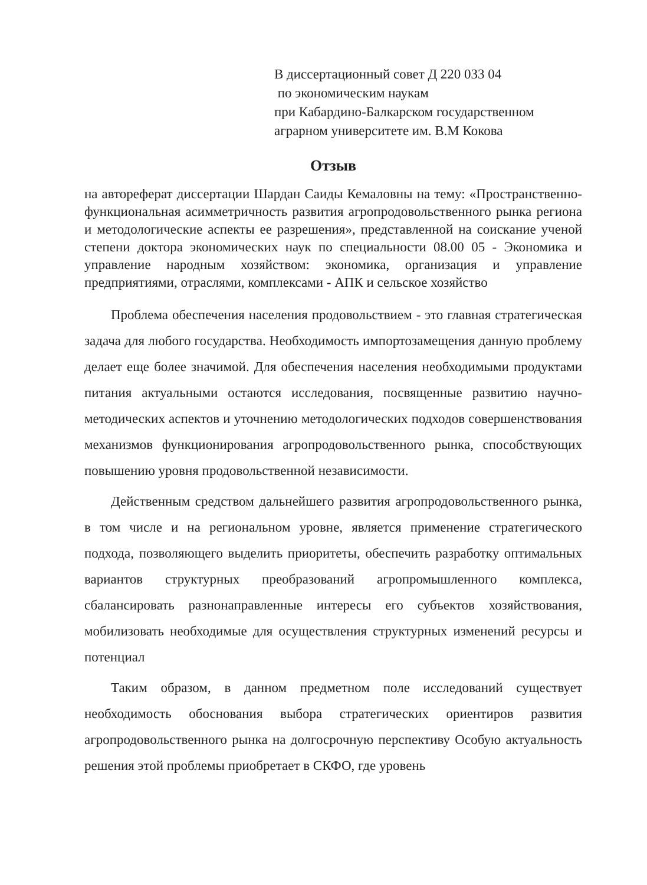В диссертационный совет Д 220 033 04
по экономическим наукам
при Кабардино-Балкарском государственном аграрном университете им. В.М Кокова
Отзыв
на автореферат диссертации Шардан Саиды Кемаловны на тему: «Пространственно-функциональная асимметричность развития агропродовольственного рынка региона и методологические аспекты ее разрешения», представленной на соискание ученой степени доктора экономических наук по специальности 08.00 05 - Экономика и управление народным хозяйством: экономика, организация и управление предприятиями, отраслями, комплексами - АПК и сельское хозяйство
Проблема обеспечения населения продовольствием - это главная стратегическая задача для любого государства. Необходимость импортозамещения данную проблему делает еще более значимой. Для обеспечения населения необходимыми продуктами питания актуальными остаются исследования, посвященные развитию научно-методических аспектов и уточнению методологических подходов совершенствования механизмов функционирования агропродовольственного рынка, способствующих повышению уровня продовольственной независимости.
Действенным средством дальнейшего развития агропродовольственного рынка, в том числе и на региональном уровне, является применение стратегического подхода, позволяющего выделить приоритеты, обеспечить разработку оптимальных вариантов структурных преобразований агропромышленного комплекса, сбалансировать разнонаправленные интересы его субъектов хозяйствования, мобилизовать необходимые для осуществления структурных изменений ресурсы и потенциал
Таким образом, в данном предметном поле исследований существует необходимость обоснования выбора стратегических ориентиров развития агропродовольственного рынка на долгосрочную перспективу Особую актуальность решения этой проблемы приобретает в СКФО, где уровень